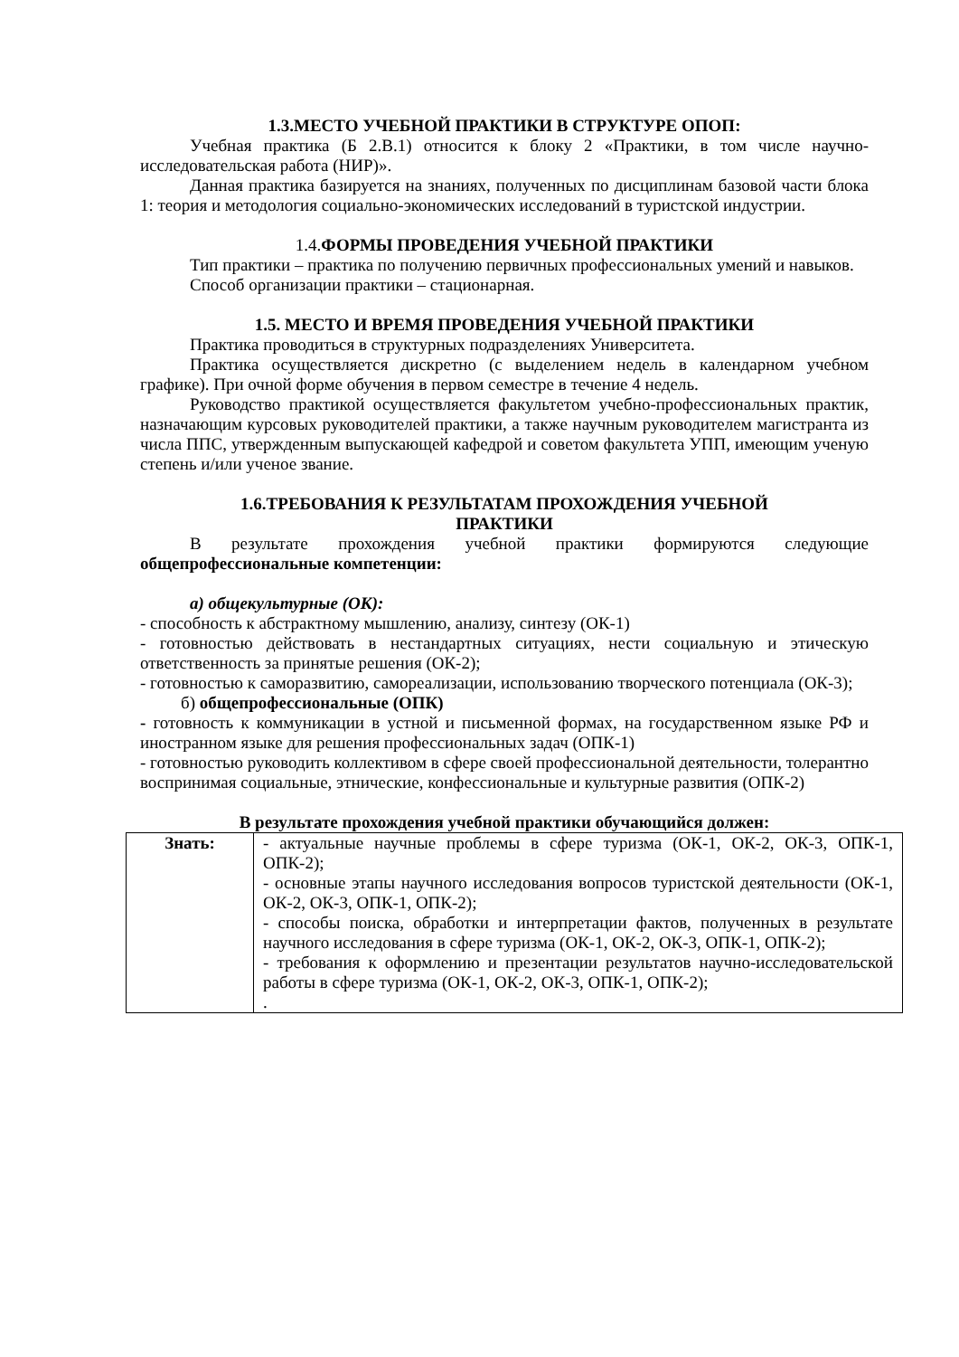1.3.МЕСТО УЧЕБНОЙ ПРАКТИКИ В СТРУКТУРЕ ОПОП:
Учебная практика (Б 2.В.1) относится к блоку 2 «Практики, в том числе научно-исследовательская работа (НИР)».
Данная практика базируется на знаниях, полученных по дисциплинам базовой части блока 1: теория и методология социально-экономических исследований в туристской индустрии.
1.4. ФОРМЫ ПРОВЕДЕНИЯ УЧЕБНОЙ ПРАКТИКИ
Тип практики – практика по получению первичных профессиональных умений и навыков.
Способ организации практики – стационарная.
1.5. МЕСТО И ВРЕМЯ ПРОВЕДЕНИЯ УЧЕБНОЙ ПРАКТИКИ
Практика проводиться в структурных подразделениях Университета.
Практика осуществляется дискретно (с выделением недель в календарном учебном графике). При очной форме обучения в первом семестре в течение 4 недель.
Руководство практикой осуществляется факультетом учебно-профессиональных практик, назначающим курсовых руководителей практики, а также научным руководителем магистранта из числа ППС, утвержденным выпускающей кафедрой и советом факультета УПП, имеющим ученую степень и/или ученое звание.
1.6.ТРЕБОВАНИЯ К РЕЗУЛЬТАТАМ ПРОХОЖДЕНИЯ УЧЕБНОЙ
ПРАКТИКИ
В результате прохождения учебной практики формируются следующие общепрофессиональные компетенции:
а) общекультурные (ОК):
- способность к абстрактному мышлению, анализу, синтезу (ОК-1)
- готовностью действовать в нестандартных ситуациях, нести социальную и этическую ответственность за принятые решения (ОК-2);
- готовностью к саморазвитию, самореализации, использованию творческого потенциала (ОК-3);
б) общепрофессиональные (ОПК)
- готовность к коммуникации в устной и письменной формах, на государственном языке РФ и иностранном языке для решения профессиональных задач (ОПК-1)
- готовностью руководить коллективом в сфере своей профессиональной деятельности, толерантно воспринимая социальные, этнические, конфессиональные и культурные развития (ОПК-2)
В результате прохождения учебной практики обучающийся должен:
| Знать: | - актуальные научные проблемы в сфере туризма (ОК-1, ОК-2, ОК-3, ОПК-1, ОПК-2); - основные этапы научного исследования вопросов туристской деятельности (ОК-1, ОК-2, ОК-3, ОПК-1, ОПК-2); - способы поиска, обработки и интерпретации фактов, полученных в результате научного исследования в сфере туризма (ОК-1, ОК-2, ОК-3, ОПК-1, ОПК-2); - требования к оформлению и презентации результатов научно-исследовательской работы в сфере туризма (ОК-1, ОК-2, ОК-3, ОПК-1, ОПК-2); . |